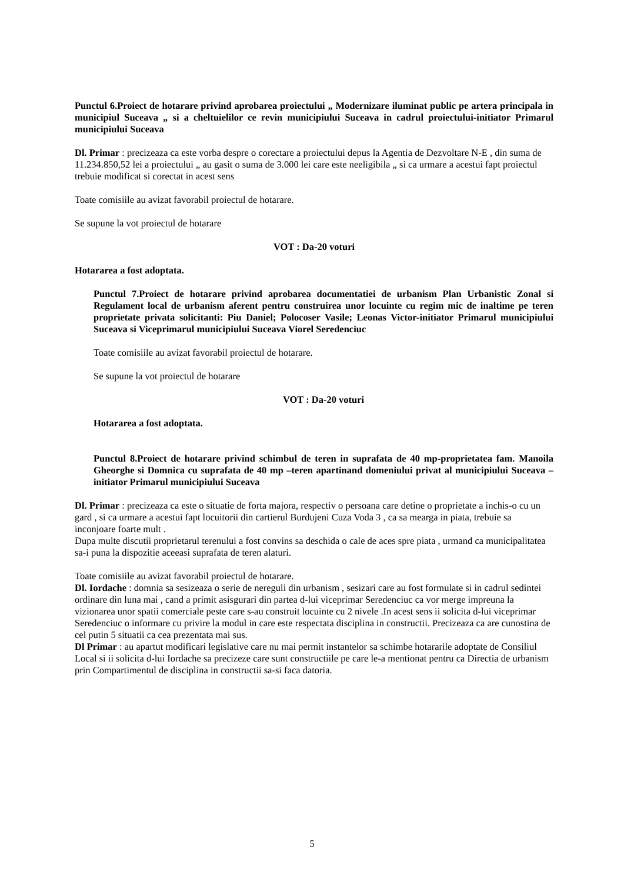Punctul 6.Proiect de hotarare privind aprobarea proiectului „ Modernizare iluminat public pe artera principala in municipiul Suceava „ si a cheltuielilor ce revin municipiului Suceava in cadrul proiectului-initiator Primarul municipiului Suceava
Dl. Primar : precizeaza ca este vorba despre o corectare a proiectului depus la Agentia de Dezvoltare N-E , din suma de 11.234.850,52 lei a proiectului „ au gasit o suma de 3.000 lei care este neeligibila „ si ca urmare a acestui fapt proiectul trebuie modificat si corectat in acest sens
Toate comisiile au avizat favorabil proiectul de hotarare.
Se supune la vot proiectul de hotarare
VOT : Da-20 voturi
Hotararea a fost adoptata.
Punctul 7.Proiect de hotarare privind aprobarea documentatiei de urbanism Plan Urbanistic Zonal si Regulament local de urbanism aferent pentru construirea unor locuinte cu regim mic de inaltime pe teren proprietate privata solicitanti: Piu Daniel; Polocoser Vasile; Leonas Victor-initiator Primarul municipiului Suceava si Viceprimarul municipiului Suceava Viorel Seredenciuc
Toate comisiile au avizat favorabil proiectul de hotarare.
Se supune la vot proiectul de hotarare
VOT : Da-20 voturi
Hotararea a fost adoptata.
Punctul 8.Proiect de hotarare privind schimbul de teren in suprafata de 40 mp-proprietatea fam. Manoila Gheorghe si Domnica cu suprafata de 40 mp –teren apartinand domeniului privat al municipiului Suceava –initiator Primarul municipiului Suceava
Dl. Primar : precizeaza ca este o situatie de forta majora, respectiv o persoana care detine o proprietate a inchis-o cu un gard , si ca urmare a acestui fapt locuitorii din cartierul Burdujeni Cuza Voda 3 , ca sa mearga in piata, trebuie sa inconjoare foarte mult .
Dupa multe discutii proprietarul terenului a fost convins sa deschida o cale de aces spre piata , urmand ca municipalitatea sa-i puna la dispozitie aceeasi suprafata de teren alaturi.
Toate comisiile au avizat favorabil proiectul de hotarare.
Dl. Iordache : domnia sa sesizeaza o serie de nereguli din urbanism , sesizari care au fost formulate si in cadrul sedintei ordinare din luna mai , cand a primit asisgurari din partea d-lui viceprimar Seredenciuc ca vor merge impreuna la vizionarea unor spatii comerciale peste care s-au construit locuinte cu 2 nivele .In acest sens ii solicita d-lui viceprimar Seredenciuc o informare cu privire la modul in care este respectata disciplina in constructii. Precizeaza ca are cunostina de cel putin 5 situatii ca cea prezentata mai sus.
Dl Primar : au apartut modificari legislative care nu mai permit instantelor sa schimbe hotararile adoptate de Consiliul Local si ii solicita d-lui Iordache sa precizeze care sunt constructiile pe care le-a mentionat pentru ca Directia de urbanism prin Compartimentul de disciplina in constructii sa-si faca datoria.
5